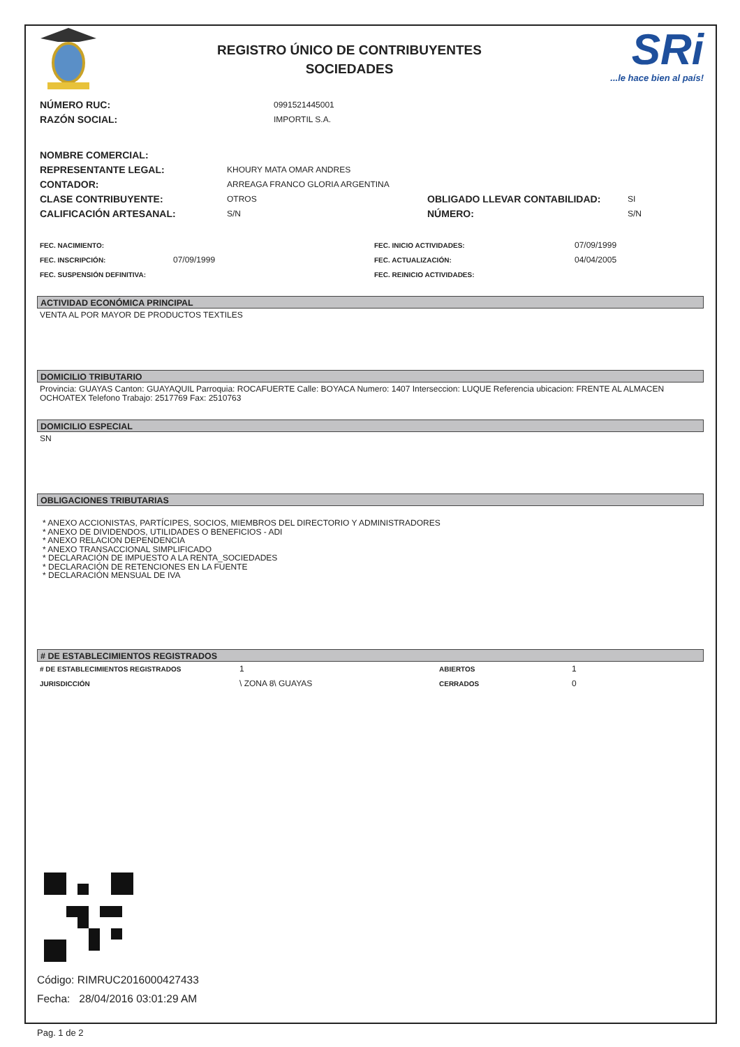REGISTRO ÚNICO DE CONTRIBUYENTES
SOCIEDADES
SRi...le hace bien al país!
NÚMERO RUC: 0991521445001
RAZÓN SOCIAL: IMPORTIL S.A.
NOMBRE COMERCIAL:
REPRESENTANTE LEGAL: KHOURY MATA OMAR ANDRES
CONTADOR: ARREAGA FRANCO GLORIA ARGENTINA
CLASE CONTRIBUYENTE: OTROS OBLIGADO LLEVAR CONTABILIDAD: SI
CALIFICACIÓN ARTESANAL: S/N NÚMERO: S/N
FEC. NACIMIENTO: FEC. INICIO ACTIVIDADES: 07/09/1999
FEC. INSCRIPCIÓN: 07/09/1999 FEC. ACTUALIZACIÓN: 04/04/2005
FEC. SUSPENSIÓN DEFINITIVA: FEC. REINICIO ACTIVIDADES:
ACTIVIDAD ECONÓMICA PRINCIPAL
VENTA AL POR MAYOR DE PRODUCTOS TEXTILES
DOMICILIO TRIBUTARIO
Provincia: GUAYAS Canton: GUAYAQUIL Parroquia: ROCAFUERTE Calle: BOYACA Numero: 1407 Interseccion: LUQUE Referencia ubicacion: FRENTE AL ALMACEN OCHOATEX Telefono Trabajo: 2517769 Fax: 2510763
DOMICILIO ESPECIAL
SN
OBLIGACIONES TRIBUTARIAS
* ANEXO ACCIONISTAS, PARTÍCIPES, SOCIOS, MIEMBROS DEL DIRECTORIO Y ADMINISTRADORES
* ANEXO DE DIVIDENDOS, UTILIDADES O BENEFICIOS - ADI
* ANEXO RELACION DEPENDENCIA
* ANEXO TRANSACCIONAL SIMPLIFICADO
* DECLARACIÓN DE IMPUESTO A LA RENTA_SOCIEDADES
* DECLARACIÓN DE RETENCIONES EN LA FUENTE
* DECLARACIÓN MENSUAL DE IVA
# DE ESTABLECIMIENTOS REGISTRADOS
# DE ESTABLECIMIENTOS REGISTRADOS 1 ABIERTOS 1
JURISDICCIÓN \ ZONA 8\ GUAYAS CERRADOS 0
Código: RIMRUC2016000427433
Fecha: 28/04/2016 03:01:29 AM
Pag. 1 de 2